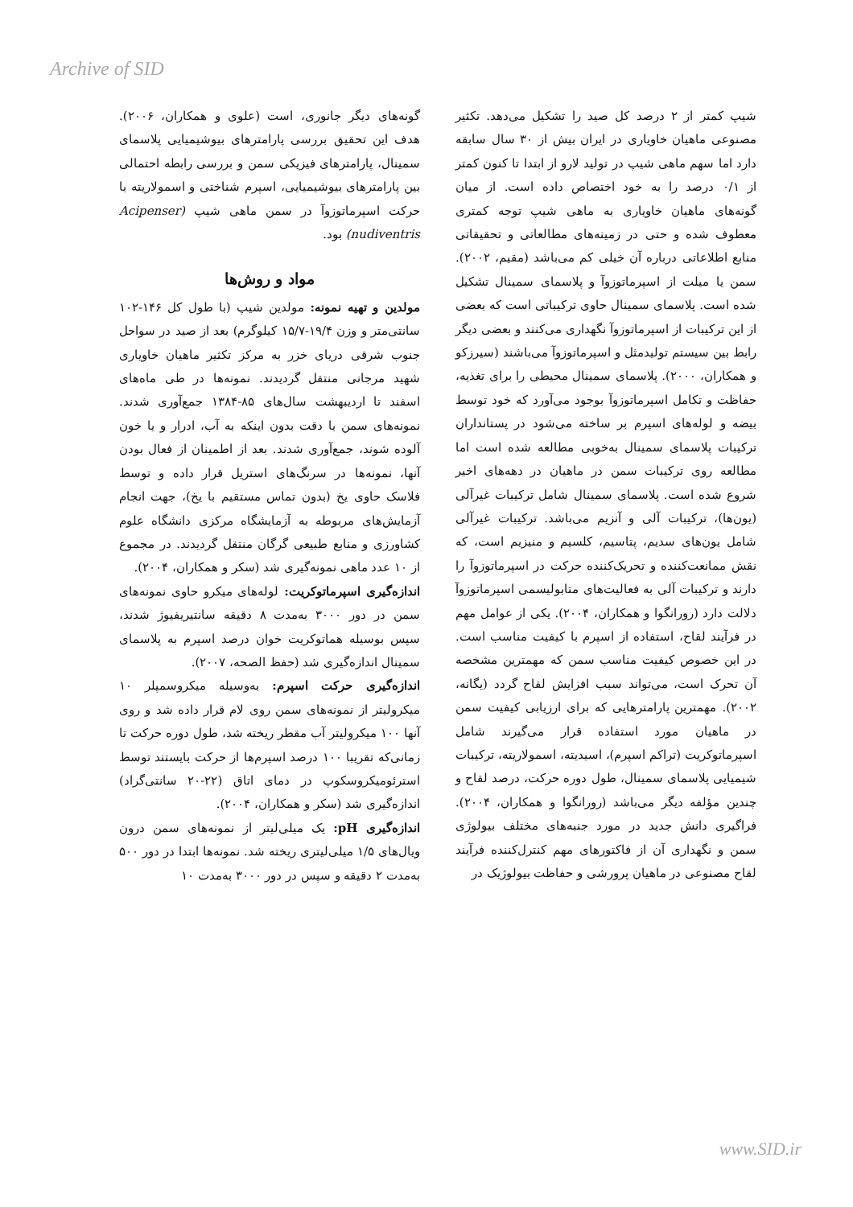Archive of SID
شیپ کمتر از ۲ درصد کل صید را تشکیل می‌دهد. تکثیر مصنوعی ماهیان خاویاری در ایران بیش از ۳۰ سال سابقه دارد اما سهم ماهی شیپ در تولید لارو از ابتدا تا کنون کمتر از ۰/۱ درصد را به خود اختصاص داده است. از میان گونه‌های ماهیان خاویاری به ماهی شیپ توجه کمتری معطوف شده و حتی در زمینه‌های مطالعاتی و تحقیقاتی منابع اطلاعاتی درباره آن خیلی کم می‌باشد (مقیم، ۲۰۰۲). سمن یا میلت از اسپرماتوزوآ و پلاسمای سمینال تشکیل شده است. پلاسمای سمینال حاوی ترکیباتی است که بعضی از این ترکیبات از اسپرماتوزوآ نگهداری می‌کنند و بعضی دیگر رابط بین سیستم تولیدمثل و اسپرماتوزوآ می‌باشند (سیرزکو و همکاران، ۲۰۰۰). پلاسمای سمینال محیطی را برای تغذیه، حفاظت و تکامل اسپرماتوزوآ بوجود می‌آورد که خود توسط بیضه و لوله‌های اسپرم بر ساخته می‌شود در پستانداران ترکیبات پلاسمای سمینال به‌خوبی مطالعه شده است اما مطالعه روی ترکیبات سمن در ماهیان در دهه‌های اخیر شروع شده است. پلاسمای سمینال شامل ترکیبات غیرآلی (یون‌ها)، ترکیبات آلی و آنزیم می‌باشد. ترکیبات غیرآلی شامل یون‌های سدیم، پتاسیم، کلسیم و منیزیم است، که نقش ممانعت‌کننده و تحریک‌کننده حرکت در اسپرماتوزوآ را دارند و ترکیبات آلی به فعالیت‌های متابولیسمی اسپرماتوزوآ دلالت دارد (رورانگوا و همکاران، ۲۰۰۴). یکی از عوامل مهم در فرآیند لقاح، استفاده از اسپرم با کیفیت مناسب است. در این خصوص کیفیت مناسب سمن که مهمترین مشخصه آن تحرک است، می‌تواند سبب افزایش لقاح گردد (یگانه، ۲۰۰۲). مهمترین پارامترهایی که برای ارزیابی کیفیت سمن در ماهیان مورد استفاده قرار می‌گیرند شامل اسپرماتوکریت (تراکم اسپرم)، اسیدیته، اسمولاریته، ترکیبات شیمیایی پلاسمای سمینال، طول دوره حرکت، درصد لقاح و چندین مؤلفه دیگر می‌باشد (رورانگوا و همکاران، ۲۰۰۴). فراگیری دانش جدید در مورد جنبه‌های مختلف بیولوژی سمن و نگهداری آن از فاکتورهای مهم کنترل‌کننده فرآیند لقاح مصنوعی در ماهیان پرورشی و حفاظت بیولوژیک در
گونه‌های دیگر جانوری، است (علوی و همکاران، ۲۰۰۶). هدف این تحقیق بررسی پارامترهای بیوشیمیایی پلاسمای سمینال، پارامترهای فیزیکی سمن و بررسی رابطه احتمالی بین پارامترهای بیوشیمیایی، اسپرم شناختی و اسمولاریته با حرکت اسپرماتوزوآ در سمن ماهی شیپ (Acipenser nudiventris) بود.
مواد و روش‌ها
مولدین و تهیه نمونه: مولدین شیپ (با طول کل ۱۴۶-۱۰۲ سانتی‌متر و وزن ۱۹/۴-۱۵/۷ کیلوگرم) بعد از صید در سواحل جنوب شرقی دریای خزر به مرکز تکثیر ماهیان خاویاری شهید مرجانی منتقل گردیدند. نمونه‌ها در طی ماه‌های اسفند تا اردیبهشت سال‌های ۸۵-۱۳۸۴ جمع‌آوری شدند. نمونه‌های سمن با دقت بدون اینکه به آب، ادرار و یا خون آلوده شوند، جمع‌آوری شدند. بعد از اطمینان از فعال بودن آنها، نمونه‌ها در سرنگ‌های استریل قرار داده و توسط فلاسک حاوی یخ (بدون تماس مستقیم با یخ)، جهت انجام آزمایش‌های مربوطه به آزمایشگاه مرکزی دانشگاه علوم کشاورزی و منابع طبیعی گرگان منتقل گردیدند. در مجموع از ۱۰ عدد ماهی نمونه‌گیری شد (سکر و همکاران، ۲۰۰۴).
اندازه‌گیری اسپرماتوکریت: لوله‌های میکرو حاوی نمونه‌های سمن در دور ۳۰۰۰ به‌مدت ۸ دقیقه سانتیریفیوژ شدند، سپس بوسیله هماتوکریت خوان درصد اسپرم به پلاسمای سمینال اندازه‌گیری شد (حفظ الصحه، ۲۰۰۷).
اندازه‌گیری حرکت اسپرم: به‌وسیله میکروسمپلر ۱۰ میکرولیتر از نمونه‌های سمن روی لام قرار داده شد و روی آنها ۱۰۰ میکرولیتر آب مقطر ریخته شد، طول دوره حرکت تا زمانی‌که تقریبا ۱۰۰ درصد اسپرم‌ها از حرکت بایستند توسط استرئومیکروسکوپ در دمای اتاق (۲۲-۲۰ سانتی‌گراد) اندازه‌گیری شد (سکر و همکاران، ۲۰۰۴).
اندازه‌گیری pH: یک میلی‌لیتر از نمونه‌های سمن درون ویال‌های ۱/۵ میلی‌لیتری ریخته شد. نمونه‌ها ابتدا در دور ۵۰۰ به‌مدت ۲ دقیقه و سپس در دور ۳۰۰۰ به‌مدت ۱۰
www.SID.ir